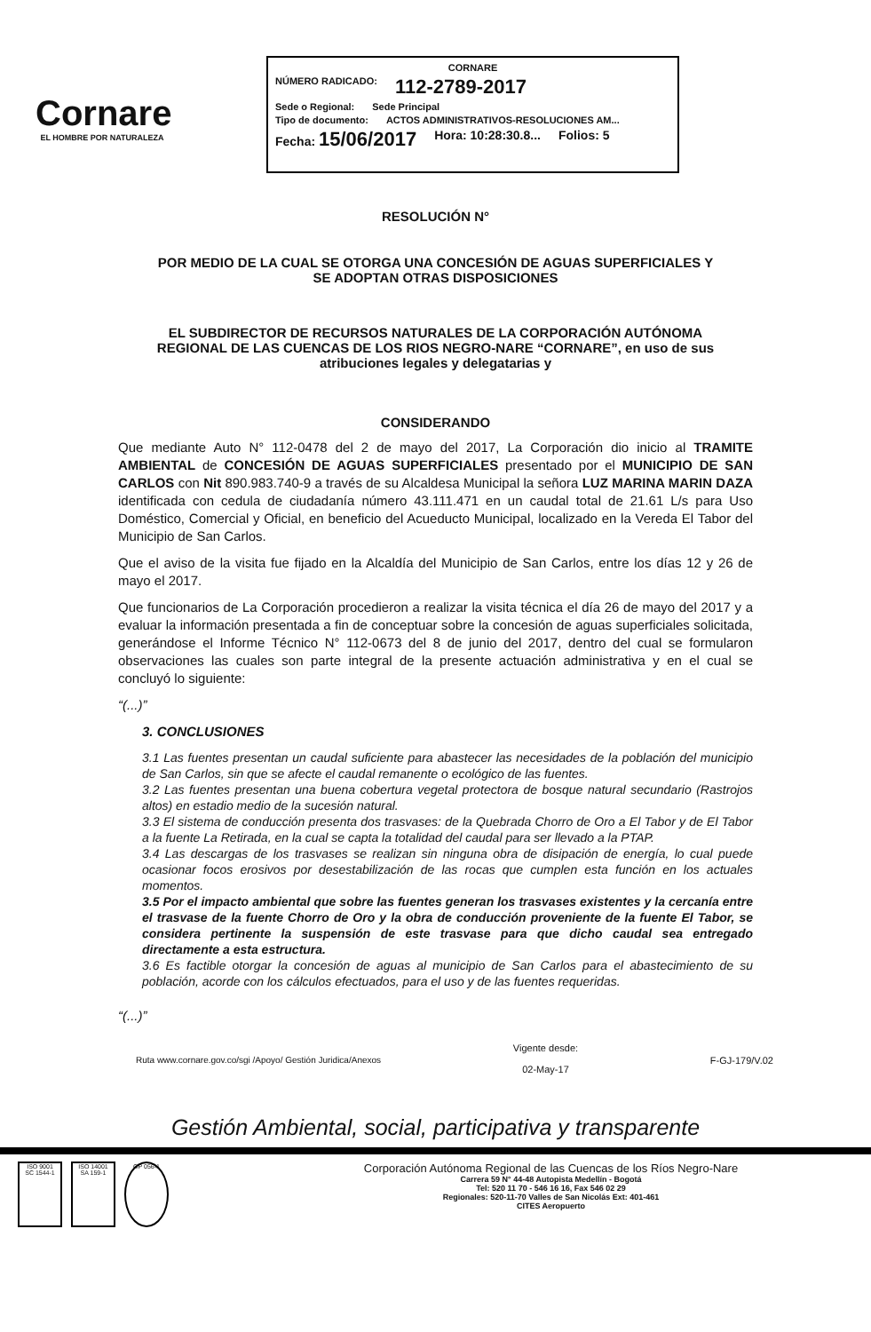Cornare
EL HOMBRE POR NATURALEZA
CORNARE
NÚMERO RADICADO: 112-2789-2017
Sede o Regional: Sede Principal
Tipo de documento: ACTOS ADMINISTRATIVOS-RESOLUCIONES AM...
Fecha: 15/06/2017 Hora: 10:28:30.8... Folios: 5
RESOLUCIÓN N°
POR MEDIO DE LA CUAL SE OTORGA UNA CONCESIÓN DE AGUAS SUPERFICIALES Y
SE ADOPTAN OTRAS DISPOSICIONES
EL SUBDIRECTOR DE RECURSOS NATURALES DE LA CORPORACIÓN AUTÓNOMA
REGIONAL DE LAS CUENCAS DE LOS RIOS NEGRO-NARE “CORNARE”, en uso de sus
atribuciones legales y delegatarias y
CONSIDERANDO
Que mediante Auto N° 112-0478 del 2 de mayo del 2017, La Corporación dio inicio al TRAMITE AMBIENTAL de CONCESIÓN DE AGUAS SUPERFICIALES presentado por el MUNICIPIO DE SAN CARLOS con Nit 890.983.740-9 a través de su Alcaldesa Municipal la señora LUZ MARINA MARIN DAZA identificada con cedula de ciudadanía número 43.111.471 en un caudal total de 21.61 L/s para Uso Doméstico, Comercial y Oficial, en beneficio del Acueducto Municipal, localizado en la Vereda El Tabor del Municipio de San Carlos.
Que el aviso de la visita fue fijado en la Alcaldía del Municipio de San Carlos, entre los días 12 y 26 de mayo el 2017.
Que funcionarios de La Corporación procedieron a realizar la visita técnica el día 26 de mayo del 2017 y a evaluar la información presentada a fin de conceptuar sobre la concesión de aguas superficiales solicitada, generándose el Informe Técnico N° 112-0673 del 8 de junio del 2017, dentro del cual se formularon observaciones las cuales son parte integral de la presente actuación administrativa y en el cual se concluyó lo siguiente:
“(...)”
3. CONCLUSIONES
3.1 Las fuentes presentan un caudal suficiente para abastecer las necesidades de la población del municipio de San Carlos, sin que se afecte el caudal remanente o ecológico de las fuentes.
3.2 Las fuentes presentan una buena cobertura vegetal protectora de bosque natural secundario (Rastrojos altos) en estadio medio de la sucesión natural.
3.3 El sistema de conducción presenta dos trasvases: de la Quebrada Chorro de Oro a El Tabor y de El Tabor a la fuente La Retirada, en la cual se capta la totalidad del caudal para ser llevado a la PTAP.
3.4 Las descargas de los trasvases se realizan sin ninguna obra de disipación de energía, lo cual puede ocasionar focos erosivos por desestabilización de las rocas que cumplen esta función en los actuales momentos.
3.5 Por el impacto ambiental que sobre las fuentes generan los trasvases existentes y la cercanía entre el trasvase de la fuente Chorro de Oro y la obra de conducción proveniente de la fuente El Tabor, se considera pertinente la suspensión de este trasvase para que dicho caudal sea entregado directamente a esta estructura.
3.6 Es factible otorgar la concesión de aguas al municipio de San Carlos para el abastecimiento de su población, acorde con los cálculos efectuados, para el uso y de las fuentes requeridas.
“(...)”
Ruta www.cornare.gov.co/sgi /Apoyo/ Gestión Juridica/Anexos Vigente desde:
02-May-17 F-GJ-179/V.02
Gestión Ambiental, social, participativa y transparente
ISO 9001
SC 1544-1
ISO 14001
SA 159-1
GP 056-1
Corporación Autónoma Regional de las Cuencas de los Ríos Negro-Nare
Carrera 59 N° 44-48 Autopista Medellín - Bogotá
Tel: 520 11 70 - 546 16 16, Fax 546 02 29
Regionales: 520-11-70 Valles de San Nicolás Ext: 401-461
CITES Aeropuerto